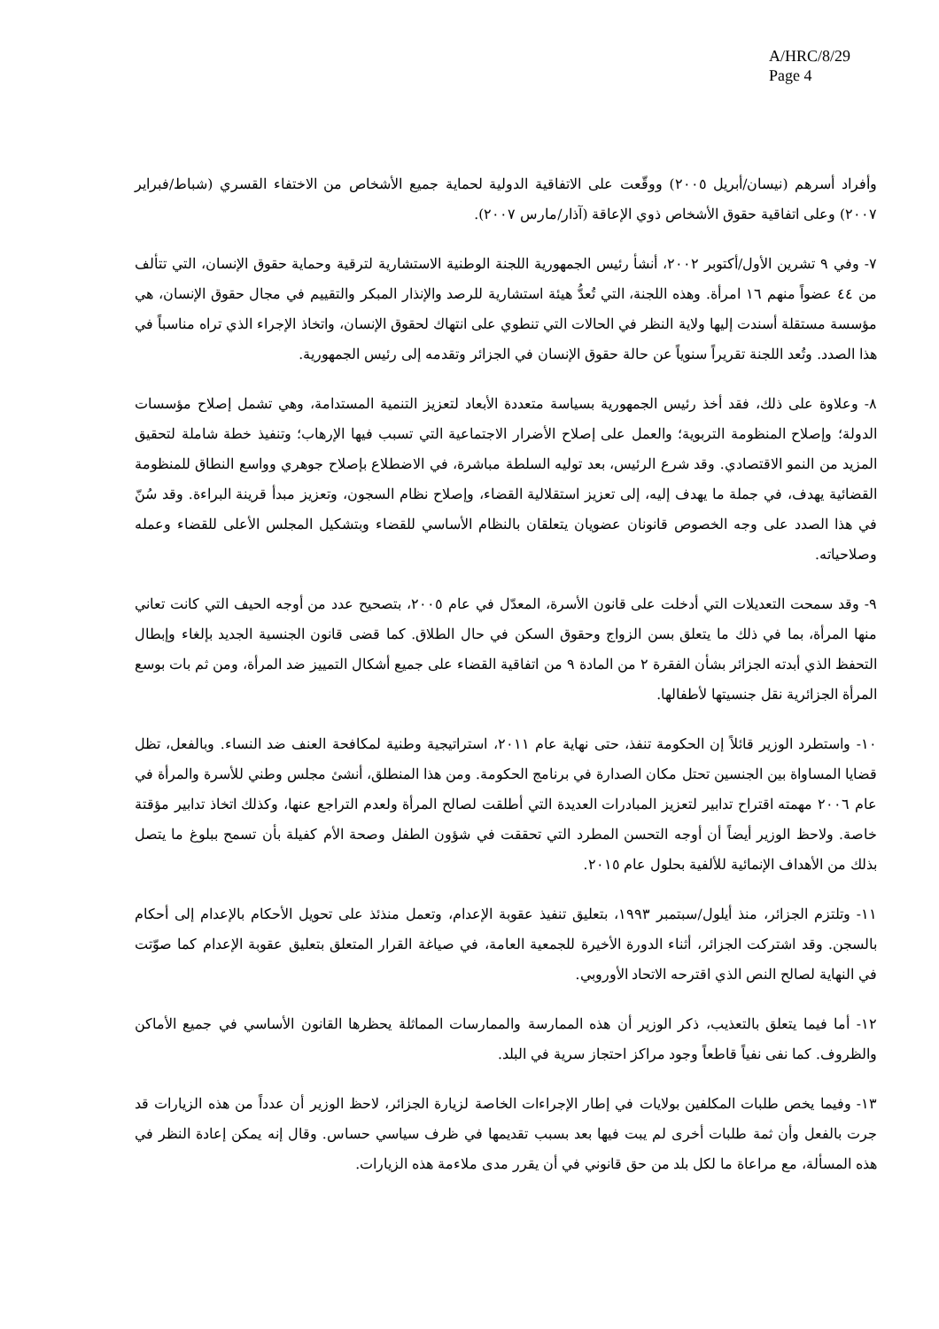A/HRC/8/29
Page 4
وأفراد أسرهم (نيسان/أبريل ٢٠٠٥) ووقّعت على الاتفاقية الدولية لحماية جميع الأشخاص من الاختفاء القسري (شباط/فبراير ٢٠٠٧) وعلى اتفاقية حقوق الأشخاص ذوي الإعاقة (آذار/مارس ٢٠٠٧).
٧- وفي ٩ تشرين الأول/أكتوبر ٢٠٠٢، أنشأ رئيس الجمهورية اللجنة الوطنية الاستشارية لترقية وحماية حقوق الإنسان، التي تتألف من ٤٤ عضواً منهم ١٦ امرأة. وهذه اللجنة، التي تُعدُّ هيئة استشارية للرصد والإنذار المبكر والتقييم في مجال حقوق الإنسان، هي مؤسسة مستقلة أسندت إليها ولاية النظر في الحالات التي تنطوي على انتهاك لحقوق الإنسان، واتخاذ الإجراء الذي تراه مناسباً في هذا الصدد. وتُعد اللجنة تقريراً سنوياً عن حالة حقوق الإنسان في الجزائر وتقدمه إلى رئيس الجمهورية.
٨- وعلاوة على ذلك، فقد أخذ رئيس الجمهورية بسياسة متعددة الأبعاد لتعزيز التنمية المستدامة، وهي تشمل إصلاح مؤسسات الدولة؛ وإصلاح المنظومة التربوية؛ والعمل على إصلاح الأضرار الاجتماعية التي تسبب فيها الإرهاب؛ وتنفيذ خطة شاملة لتحقيق المزيد من النمو الاقتصادي. وقد شرع الرئيس، بعد توليه السلطة مباشرة، في الاضطلاع بإصلاح جوهري وواسع النطاق للمنظومة القضائية يهدف، في جملة ما يهدف إليه، إلى تعزيز استقلالية القضاء، وإصلاح نظام السجون، وتعزيز مبدأ قرينة البراءة. وقد سُنّ في هذا الصدد على وجه الخصوص قانونان عضويان يتعلقان بالنظام الأساسي للقضاء وبتشكيل المجلس الأعلى للقضاء وعمله وصلاحياته.
٩- وقد سمحت التعديلات التي أدخلت على قانون الأسرة، المعدّل في عام ٢٠٠٥، بتصحيح عدد من أوجه الحيف التي كانت تعاني منها المرأة، بما في ذلك ما يتعلق بسن الزواج وحقوق السكن في حال الطلاق. كما قضى قانون الجنسية الجديد بإلغاء وإبطال التحفظ الذي أبدته الجزائر بشأن الفقرة ٢ من المادة ٩ من اتفاقية القضاء على جميع أشكال التمييز ضد المرأة، ومن ثم بات بوسع المرأة الجزائرية نقل جنسيتها لأطفالها.
١٠- واستطرد الوزير قائلاً إن الحكومة تنفذ، حتى نهاية عام ٢٠١١، استراتيجية وطنية لمكافحة العنف ضد النساء. وبالفعل، تظل قضايا المساواة بين الجنسين تحتل مكان الصدارة في برنامج الحكومة. ومن هذا المنطلق، أنشئ مجلس وطني للأسرة والمرأة في عام ٢٠٠٦ مهمته اقتراح تدابير لتعزيز المبادرات العديدة التي أطلقت لصالح المرأة ولعدم التراجع عنها، وكذلك اتخاذ تدابير مؤقتة خاصة. ولاحظ الوزير أيضاً أن أوجه التحسن المطرد التي تحققت في شؤون الطفل وصحة الأم كفيلة بأن تسمح ببلوغ ما يتصل بذلك من الأهداف الإنمائية للألفية بحلول عام ٢٠١٥.
١١- وتلتزم الجزائر، منذ أيلول/سبتمبر ١٩٩٣، بتعليق تنفيذ عقوبة الإعدام، وتعمل منذئذ على تحويل الأحكام بالإعدام إلى أحكام بالسجن. وقد اشتركت الجزائر، أثناء الدورة الأخيرة للجمعية العامة، في صياغة القرار المتعلق بتعليق عقوبة الإعدام كما صوّتت في النهاية لصالح النص الذي اقترحه الاتحاد الأوروبي.
١٢- أما فيما يتعلق بالتعذيب، ذكر الوزير أن هذه الممارسة والممارسات المماثلة يحظرها القانون الأساسي في جميع الأماكن والظروف. كما نفى نفياً قاطعاً وجود مراكز احتجاز سرية في البلد.
١٣- وفيما يخص طلبات المكلفين بولايات في إطار الإجراءات الخاصة لزيارة الجزائر، لاحظ الوزير أن عدداً من هذه الزيارات قد جرت بالفعل وأن ثمة طلبات أخرى لم يبت فيها بعد بسبب تقديمها في ظرف سياسي حساس. وقال إنه يمكن إعادة النظر في هذه المسألة، مع مراعاة ما لكل بلد من حق قانوني في أن يقرر مدى ملاءمة هذه الزيارات.